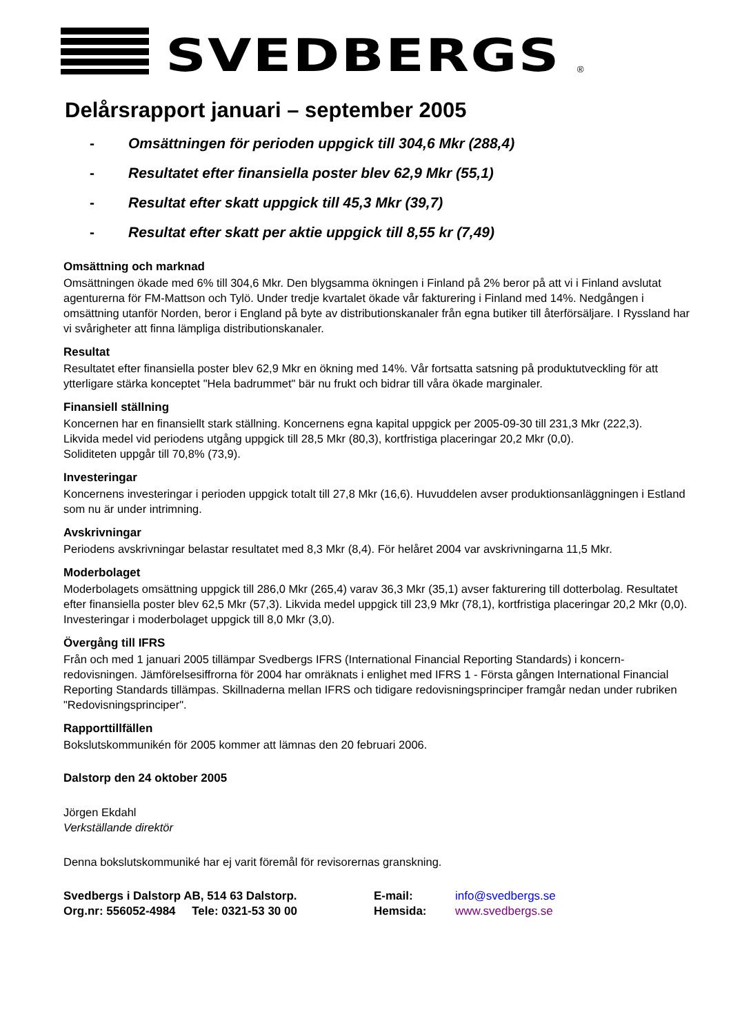SVEDBERGS
<sup>®</sup>
Delårsrapport januari – september 2005
- Omsättningen för perioden uppgick till 304,6 Mkr (288,4)
- Resultatet efter finansiella poster blev 62,9 Mkr (55,1)
- Resultat efter skatt uppgick till 45,3 Mkr (39,7)
- Resultat efter skatt per aktie uppgick till 8,55 kr (7,49)
Omsättning och marknad
Omsättningen ökade med 6% till 304,6 Mkr. Den blygsamma ökningen i Finland på 2% beror på att vi i Finland avslutat agenturerna för FM-Mattson och Tylö. Under tredje kvartalet ökade vår fakturering i Finland med 14%. Nedgången i omsättning utanför Norden, beror i England på byte av distributionskanaler från egna butiker till återförsäljare. I Ryssland har vi svårigheter att finna lämpliga distributionskanaler.
Resultat
Resultatet efter finansiella poster blev 62,9 Mkr en ökning med 14%. Vår fortsatta satsning på produktutveckling för att ytterligare stärka konceptet "Hela badrummet" bär nu frukt och bidrar till våra ökade marginaler.
Finansiell ställning
Koncernen har en finansiellt stark ställning. Koncernens egna kapital uppgick per 2005-09-30 till 231,3 Mkr (222,3).
Likvida medel vid periodens utgång uppgick till 28,5 Mkr (80,3), kortfristiga placeringar 20,2 Mkr (0,0).
Soliditeten uppgår till 70,8% (73,9).
Investeringar
Koncernens investeringar i perioden uppgick totalt till 27,8 Mkr (16,6). Huvuddelen avser produktionsanläggningen i Estland som nu är under intrimning.
Avskrivningar
Periodens avskrivningar belastar resultatet med 8,3 Mkr (8,4). För helåret 2004 var avskrivningarna 11,5 Mkr.
Moderbolaget
Moderbolagets omsättning uppgick till 286,0 Mkr (265,4) varav 36,3 Mkr (35,1) avser fakturering till dotterbolag. Resultatet efter finansiella poster blev 62,5 Mkr (57,3). Likvida medel uppgick till 23,9 Mkr (78,1), kortfristiga placeringar 20,2 Mkr (0,0). Investeringar i moderbolaget uppgick till 8,0 Mkr (3,0).
Övergång till IFRS
Från och med 1 januari 2005 tillämpar Svedbergs IFRS (International Financial Reporting Standards) i koncern-redovisningen. Jämförelsesiffrorna för 2004 har omräknats i enlighet med IFRS 1 - Första gången International Financial Reporting Standards tillämpas. Skillnaderna mellan IFRS och tidigare redovisningsprinciper framgår nedan under rubriken "Redovisningsprinciper".
Rapporttillfällen
Bokslutskommunikén för 2005 kommer att lämnas den 20 februari 2006.
Dalstorp den 24 oktober 2005
Jörgen Ekdahl
Verkställande direktör
Denna bokslutskommuniké har ej varit föremål för revisorernas granskning.
Svedbergs i Dalstorp AB, 514 63 Dalstorp.
E-mail:
info@svedbergs.se
Org.nr: 556052-4984 Tele: 0321-53 30 00
Hemsida:
www.svedbergs.se